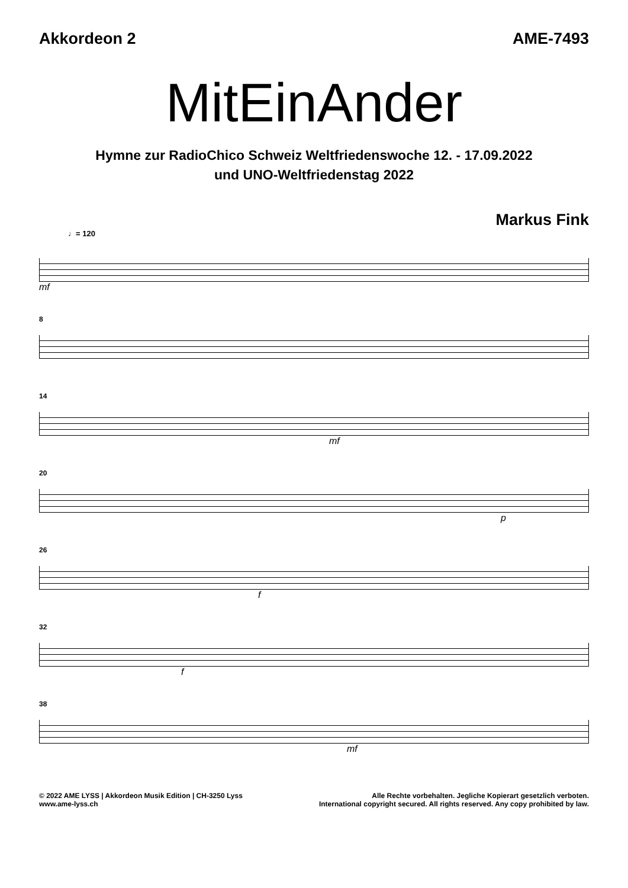Akkordeon 2 AME-7493
MitEinAnder
Hymne zur RadioChico Schweiz Weltfriedenswoche 12. - 17.09.2022
und UNO-Weltfriedenstag 2022
Markus Fink
♩= 120
mf
8
14
mf
20
p
26
f
32
f
38
mf
© 2022 AME LYSS | Akkordeon Musik Edition | CH-3250 Lyss
www.ame-lyss.ch
Alle Rechte vorbehalten. Jegliche Kopierart gesetzlich verboten.
International copyright secured. All rights reserved. Any copy prohibited by law.